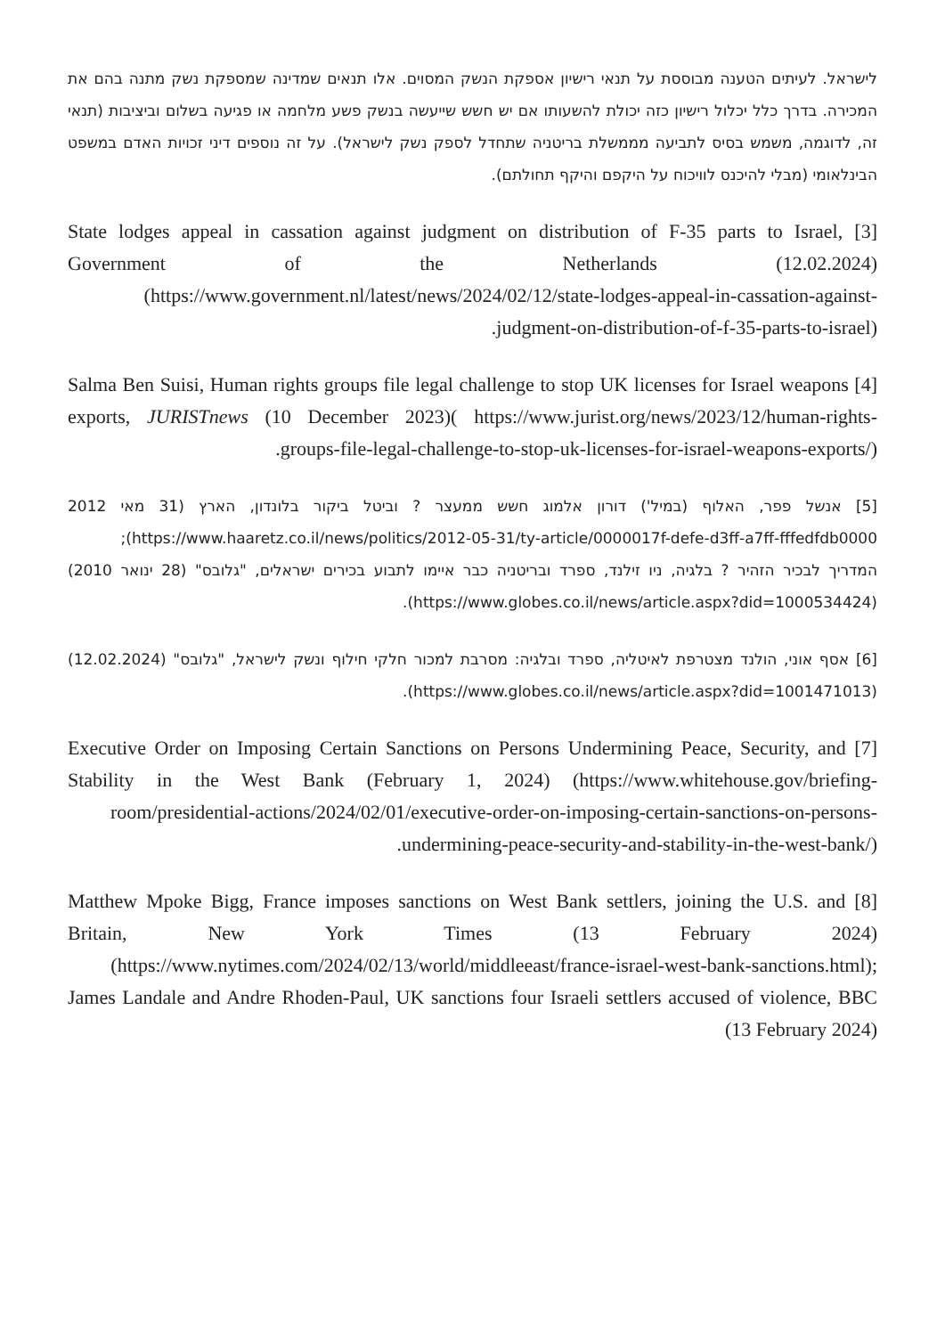לישראל. לעיתים הטענה מבוססת על תנאי רישיון אספקת הנשק המסוים. אלו תנאים שמדינה שמספקת נשק מתנה בהם את המכירה. בדרך כלל יכלול רישיון כזה יכולת להשעותו אם יש חשש שייעשה בנשק פשע מלחמה או פגיעה בשלום וביציבות (תנאי זה, לדוגמה, משמש בסיס לתביעה מממשלת בריטניה שתחדל לספק נשק לישראל). על זה נוספים דיני זכויות האדם במשפט הבינלאומי (מבלי להיכנס לוויכוח על היקפם והיקף תחולתם).
[3] State lodges appeal in cassation against judgment on distribution of F-35 parts to Israel, Government of the Netherlands (12.02.2024) (https://www.government.nl/latest/news/2024/02/12/state-lodges-appeal-in-cassation-against-judgment-on-distribution-of-f-35-parts-to-israel).
[4] Salma Ben Suisi, Human rights groups file legal challenge to stop UK licenses for Israel weapons exports, JURISTnews (10 December 2023)( https://www.jurist.org/news/2023/12/human-rights-groups-file-legal-challenge-to-stop-uk-licenses-for-israel-weapons-exports/).
[5] אנשל פפר, האלוף (במיל') דורון אלמוג חשש ממעצר ? וביטל ביקור בלונדון, הארץ (31 מאי 2012 https://www.haaretz.co.il/news/politics/2012-05-31/ty-article/0000017f-defe-d3ff-a7ff-fffedfdb0000); המדריך לבכיר הזהיר ? בלגיה, ניו זילנד, ספרד ובריטניה כבר איימו לתבוע בכירים ישראלים, "גלובס" (28 ינואר 2010) (https://www.globes.co.il/news/article.aspx?did=1000534424).
[6] אסף אוני, הולנד מצטרפת לאיטליה, ספרד ובלגיה: מסרבת למכור חלקי חילוף ונשק לישראל, "גלובס" (12.02.2024) (https://www.globes.co.il/news/article.aspx?did=1001471013).
[7] Executive Order on Imposing Certain Sanctions on Persons Undermining Peace, Security, and Stability in the West Bank (February 1, 2024) (https://www.whitehouse.gov/briefing-room/presidential-actions/2024/02/01/executive-order-on-imposing-certain-sanctions-on-persons-undermining-peace-security-and-stability-in-the-west-bank/).
[8] Matthew Mpoke Bigg, France imposes sanctions on West Bank settlers, joining the U.S. and Britain, New York Times (13 February 2024) (https://www.nytimes.com/2024/02/13/world/middleeast/france-israel-west-bank-sanctions.html); James Landale and Andre Rhoden-Paul, UK sanctions four Israeli settlers accused of violence, BBC (13 February 2024)